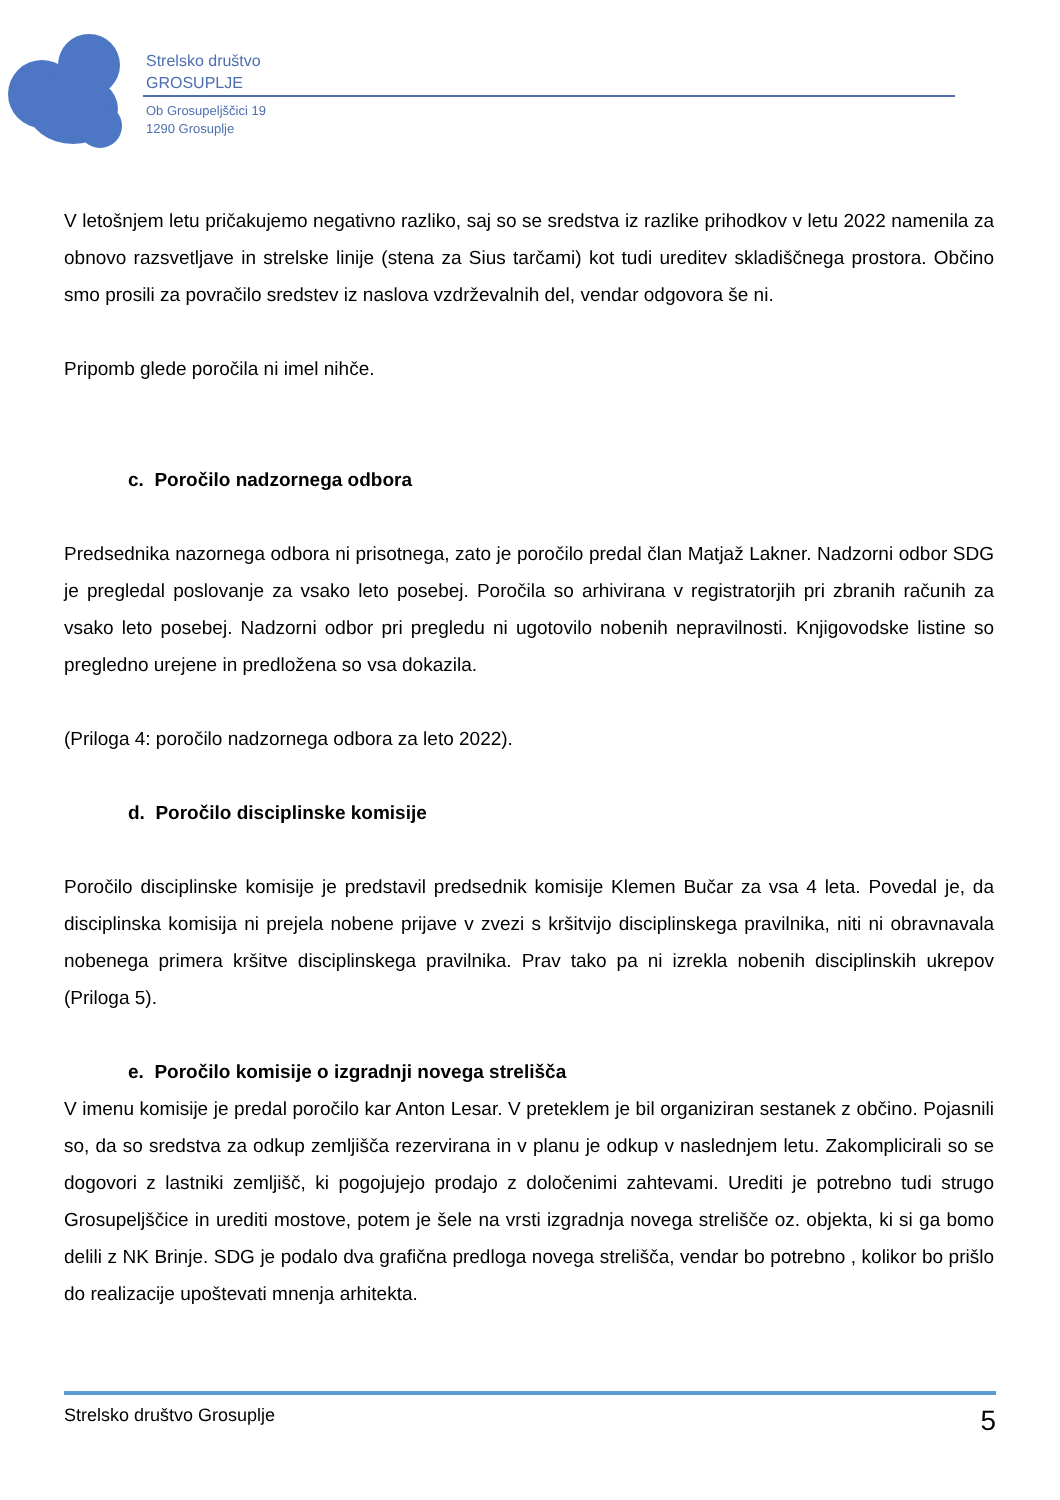Strelsko društvo
GROSUPLJE
Ob Grosupeljščici 19
1290 Grosuplje
V letošnjem letu pričakujemo negativno razliko, saj so se sredstva iz razlike prihodkov v letu 2022 namenila za obnovo razsvetljave in strelske linije (stena za Sius tarčami) kot tudi ureditev skladiščnega prostora. Občino smo prosili za povračilo sredstev iz naslova vzdrževalnih del, vendar odgovora še ni.
Pripomb glede poročila ni imel nihče.
c. Poročilo nadzornega odbora
Predsednika nazornega odbora ni prisotnega, zato je poročilo predal član Matjaž Lakner. Nadzorni odbor SDG je pregledal poslovanje za vsako leto posebej. Poročila so arhivirana v registratorjih pri zbranih računih za vsako leto posebej. Nadzorni odbor pri pregledu ni ugotovilo nobenih nepravilnosti. Knjigovodske listine so pregledno urejene in predložena so vsa dokazila.
(Priloga 4: poročilo nadzornega odbora za leto 2022).
d. Poročilo disciplinske komisije
Poročilo disciplinske komisije je predstavil predsednik komisije Klemen Bučar za vsa 4 leta. Povedal je, da disciplinska komisija ni prejela nobene prijave v zvezi s kršitvijo disciplinskega pravilnika, niti ni obravnavala nobenega primera kršitve disciplinskega pravilnika. Prav tako pa ni izrekla nobenih disciplinskih ukrepov (Priloga 5).
e. Poročilo komisije o izgradnji novega strelišča
V imenu komisije je predal poročilo kar Anton Lesar. V preteklem je bil organiziran sestanek z občino. Pojasnili so, da so sredstva za odkup zemljišča rezervirana in v planu je odkup v naslednjem letu. Zakomplicirali so se dogovori z lastniki zemljišč, ki pogojujejo prodajo z določenimi zahtevami. Urediti je potrebno tudi strugo Grosupeljščice in urediti mostove, potem je šele na vrsti izgradnja novega strelišče oz. objekta, ki si ga bomo delili z NK Brinje. SDG je podalo dva grafična predloga novega strelišča, vendar bo potrebno , kolikor bo prišlo do realizacije upoštevati mnenja arhitekta.
Strelsko društvo Grosuplje 5